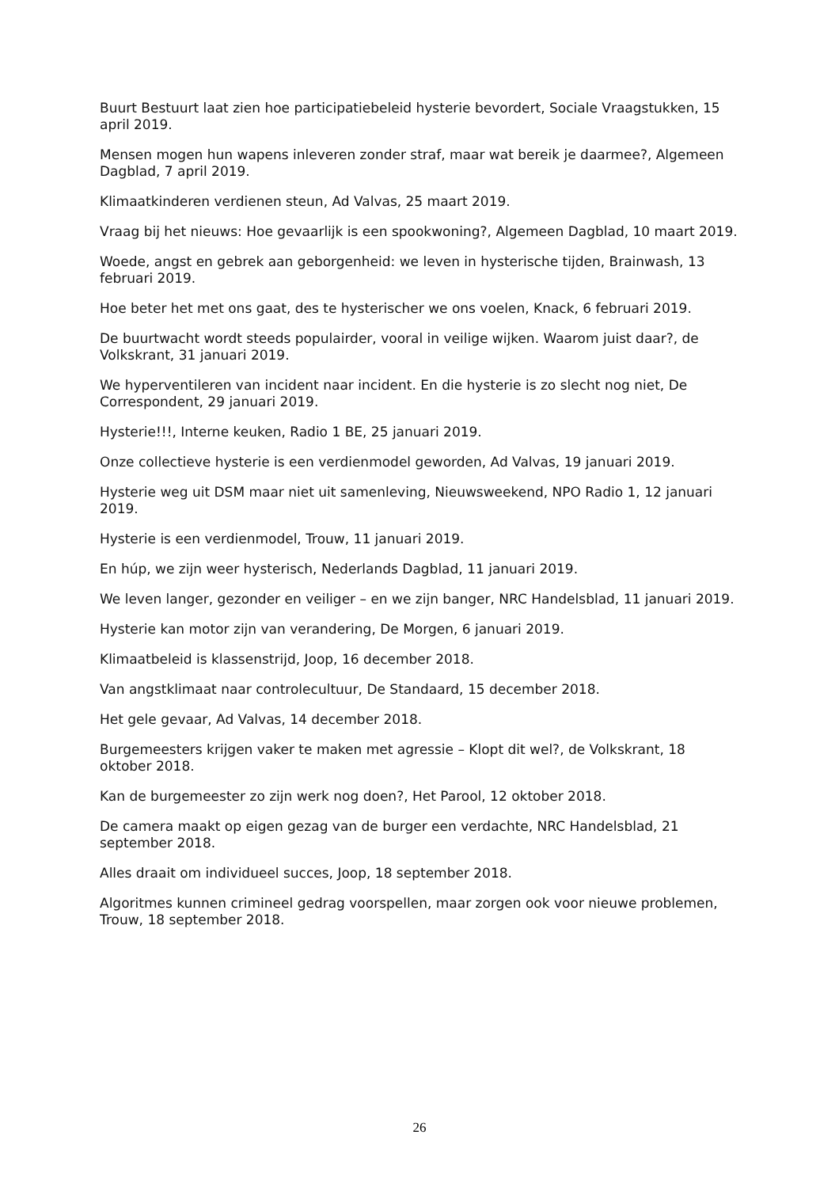Buurt Bestuurt laat zien hoe participatiebeleid hysterie bevordert, Sociale Vraagstukken, 15 april 2019.
Mensen mogen hun wapens inleveren zonder straf, maar wat bereik je daarmee?, Algemeen Dagblad, 7 april 2019.
Klimaatkinderen verdienen steun, Ad Valvas, 25 maart 2019.
Vraag bij het nieuws: Hoe gevaarlijk is een spookwoning?, Algemeen Dagblad, 10 maart 2019.
Woede, angst en gebrek aan geborgenheid: we leven in hysterische tijden, Brainwash, 13 februari 2019.
Hoe beter het met ons gaat, des te hysterischer we ons voelen, Knack, 6 februari 2019.
De buurtwacht wordt steeds populairder, vooral in veilige wijken. Waarom juist daar?, de Volkskrant, 31 januari 2019.
We hyperventileren van incident naar incident. En die hysterie is zo slecht nog niet, De Correspondent, 29 januari 2019.
Hysterie!!!, Interne keuken, Radio 1 BE, 25 januari 2019.
Onze collectieve hysterie is een verdienmodel geworden, Ad Valvas, 19 januari 2019.
Hysterie weg uit DSM maar niet uit samenleving, Nieuwsweekend, NPO Radio 1, 12 januari 2019.
Hysterie is een verdienmodel, Trouw, 11 januari 2019.
En húp, we zijn weer hysterisch, Nederlands Dagblad, 11 januari 2019.
We leven langer, gezonder en veiliger – en we zijn banger, NRC Handelsblad, 11 januari 2019.
Hysterie kan motor zijn van verandering, De Morgen, 6 januari 2019.
Klimaatbeleid is klassenstrijd, Joop, 16 december 2018.
Van angstklimaat naar controlecultuur, De Standaard, 15 december 2018.
Het gele gevaar, Ad Valvas, 14 december 2018.
Burgemeesters krijgen vaker te maken met agressie – Klopt dit wel?, de Volkskrant, 18 oktober 2018.
Kan de burgemeester zo zijn werk nog doen?, Het Parool, 12 oktober 2018.
De camera maakt op eigen gezag van de burger een verdachte, NRC Handelsblad, 21 september 2018.
Alles draait om individueel succes, Joop, 18 september 2018.
Algoritmes kunnen crimineel gedrag voorspellen, maar zorgen ook voor nieuwe problemen, Trouw, 18 september 2018.
26